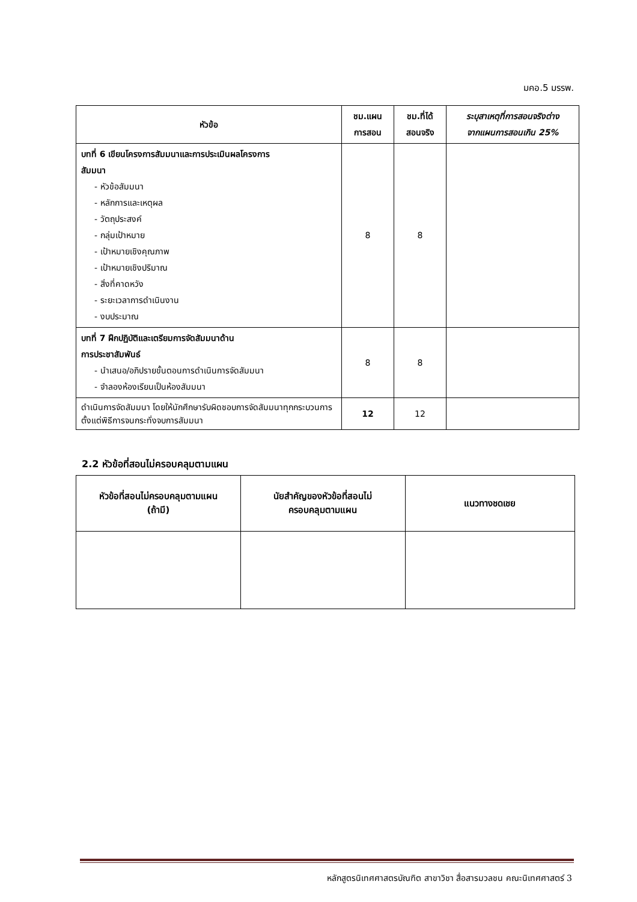มคอ.5 มรรพ.
| หัวข้อ | ชม.แผน การสอน | ชม.ที่ได้ สอนจริง | ระบุสาเหตุที่การสอนจริงต่าง จากแผนการสอนเกิน 25% |
| --- | --- | --- | --- |
| บทที่ 6 เขียนโครงการสัมมนาและการประเมินผลโครงการ สัมมนา - หัวข้อสัมมนา - หลักการและเหตุผล - วัตถุประสงค์ - กลุ่มเป้าหมาย - เป้าหมายเชิงคุณภาพ - เป้าหมายเชิงปริมาณ - สิ่งที่คาดหวัง - ระยะเวลาการดำเนินงาน - งบประมาณ | 8 | 8 | |
| บทที่ 7 ฝึกปฏิบัติและเตรียมการจัดสัมมนาด้าน การประชาสัมพันธ์ - นำเสนอ/อภิปรายขั้นตอนการดำเนินการจัดสัมมนา - จำลองห้องเรียนเป็นห้องสัมมนา | 8 | 8 | |
| ดำเนินการจัดสัมมนา โดยให้นักศึกษารับผิดชอบการจัดสัมมนาทุกกระบวนการตั้งแต่พิธีการจนกระทั่งจบการสัมมนา | 12 | 12 | |
2.2 หัวข้อที่สอนไม่ครอบคลุมตามแผน
| หัวข้อที่สอนไม่ครอบคลุมตามแผน (ถ้ามี) | นัยสำคัญของหัวข้อที่สอนไม่ ครอบคลุมตามแผน | แนวทางชดเชย |
| --- | --- | --- |
หลักสูตรนิเทศศาสตรบัณฑิต สาขาวิชา สื่อสารมวลชน คณะนิเทศศาสตร์ 3